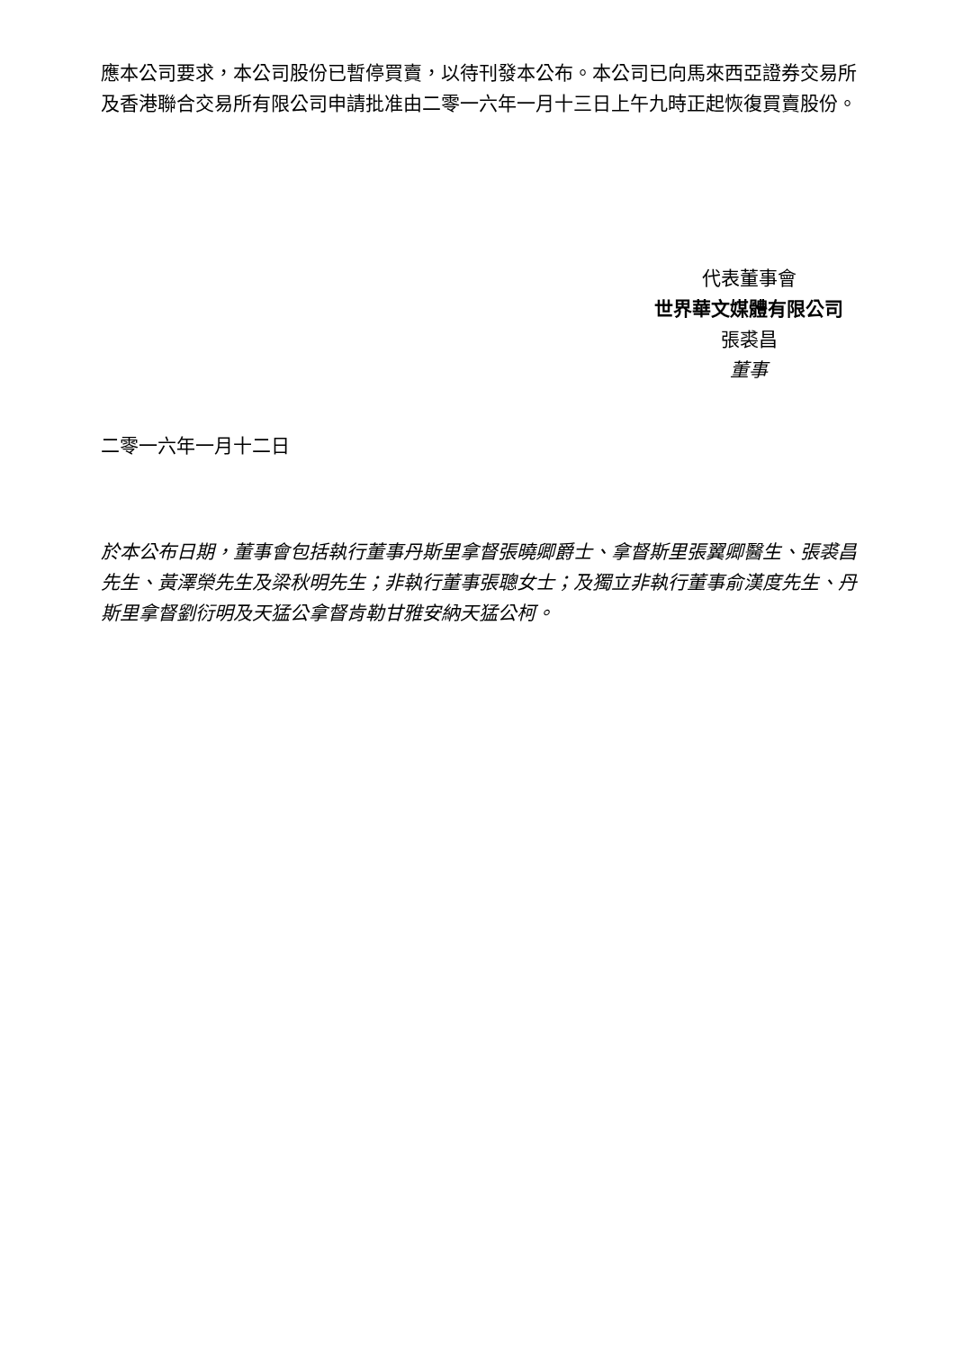應本公司要求，本公司股份已暫停買賣，以待刊發本公布。本公司已向馬來西亞證券交易所及香港聯合交易所有限公司申請批准由二零一六年一月十三日上午九時正起恢復買賣股份。
代表董事會
世界華文媒體有限公司
張裘昌
董事
二零一六年一月十二日
於本公布日期，董事會包括執行董事丹斯里拿督張曉卿爵士、拿督斯里張翼卿醫生、張裘昌先生、黃澤榮先生及梁秋明先生；非執行董事張聰女士；及獨立非執行董事俞漢度先生、丹斯里拿督劉衍明及天猛公拿督肯勒甘雅安納天猛公柯。